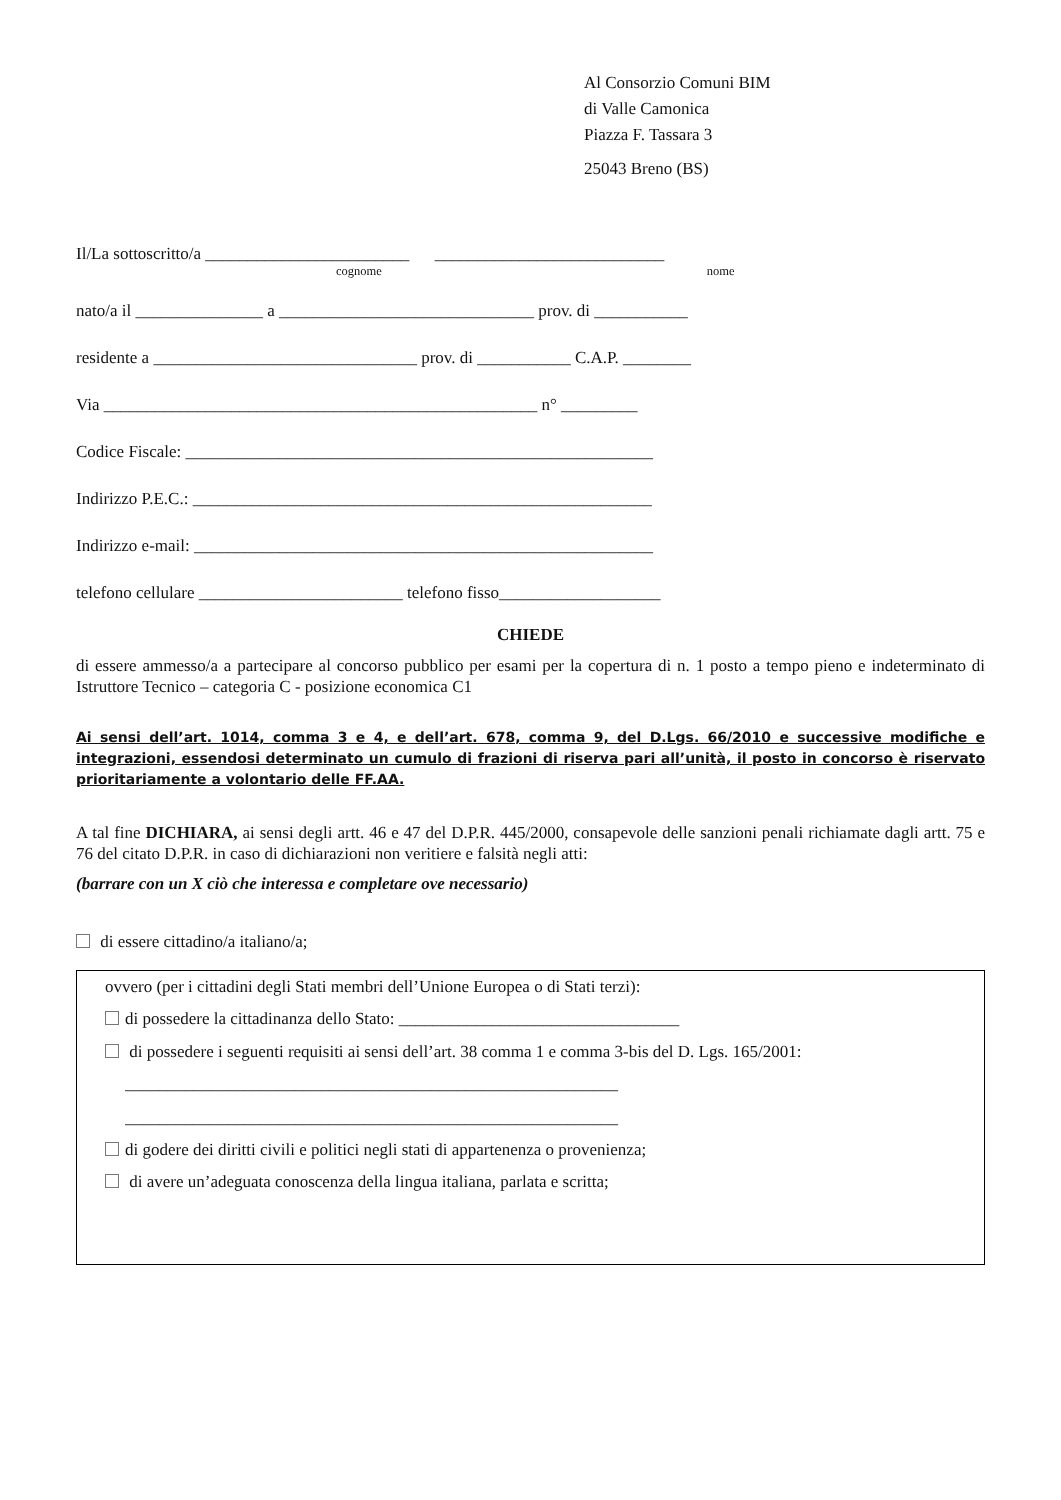Al Consorzio Comuni BIM
di Valle Camonica
Piazza F. Tassara 3
25043 Breno (BS)
Il/La sottoscritto/a ________________________ ___________________________
cognome nome
nato/a il _______________ a ______________________________ prov. di ___________
residente a _______________________________ prov. di ___________ C.A.P. ________
Via ___________________________________________________ n° _________
Codice Fiscale: _______________________________________________________
Indirizzo P.E.C.: ______________________________________________________
Indirizzo e-mail: ______________________________________________________
telefono cellulare ________________________ telefono fisso___________________
CHIEDE
di essere ammesso/a a partecipare al concorso pubblico per esami per la copertura di n. 1 posto a tempo pieno e indeterminato di Istruttore Tecnico – categoria C - posizione economica C1
Ai sensi dell’art. 1014, comma 3 e 4, e dell’art. 678, comma 9, del D.Lgs. 66/2010 e successive modifiche e integrazioni, essendosi determinato un cumulo di frazioni di riserva pari all’unità, il posto in concorso è riservato prioritariamente a volontario delle FF.AA.
A tal fine DICHIARA, ai sensi degli artt. 46 e 47 del D.P.R. 445/2000, consapevole delle sanzioni penali richiamate dagli artt. 75 e 76 del citato D.P.R. in caso di dichiarazioni non veritiere e falsità negli atti:
(barrare con un X ciò che interessa e completare ove necessario)
di essere cittadino/a italiano/a;
ovvero (per i cittadini degli Stati membri dell’Unione Europea o di Stati terzi):
di possedere la cittadinanza dello Stato: _________________________________
di possedere i seguenti requisiti ai sensi dell’art. 38 comma 1 e comma 3-bis del D. Lgs. 165/2001:
__________________________________________________________
__________________________________________________________
di godere dei diritti civili e politici negli stati di appartenenza o provenienza;
di avere un’adeguata conoscenza della lingua italiana, parlata e scritta;